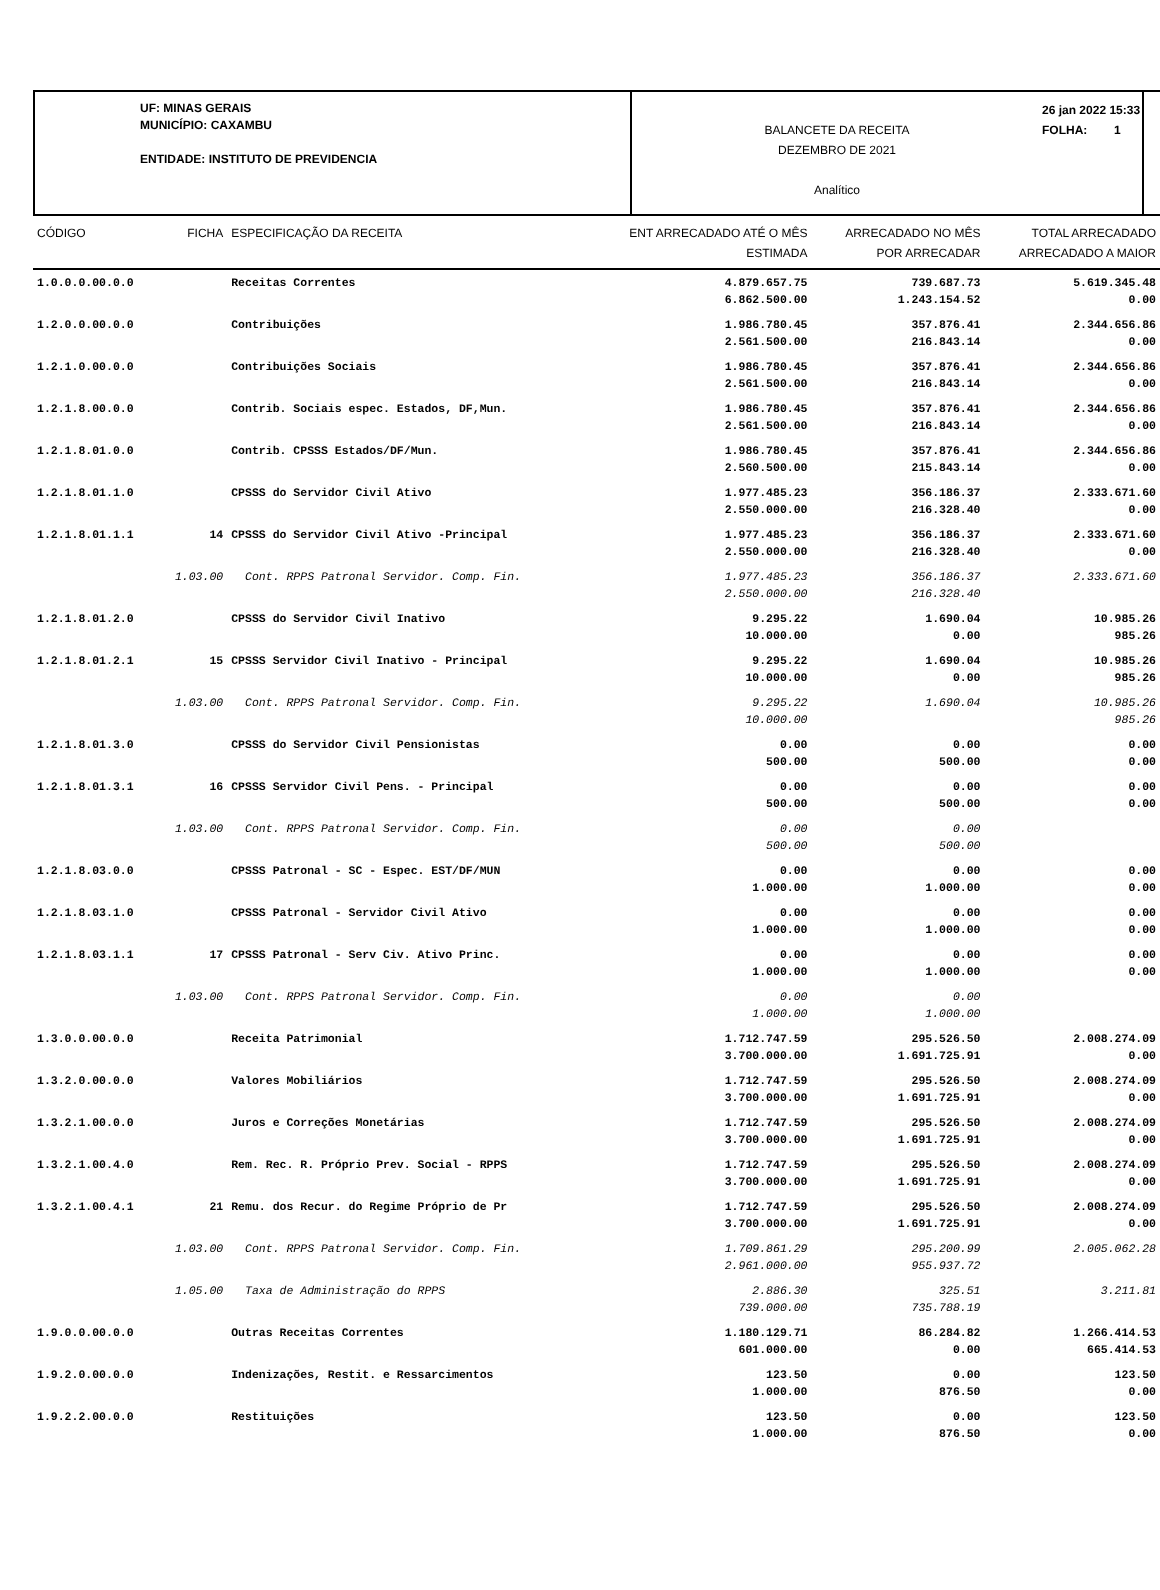UF: MINAS GERAIS
MUNICÍPIO: CAXAMBU
ENTIDADE: INSTITUTO DE PREVIDENCIA
BALANCETE DA RECEITA
DEZEMBRO DE 2021
Analítico
26 jan 2022 15:33
FOLHA: 1
| CÓDIGO | FICHA | ESPECIFICAÇÃO DA RECEITA | ENT ARRECADADO ATÉ O MÊS | ARRECADADO NO MÊS | TOTAL ARRECADADO |
| --- | --- | --- | --- | --- | --- |
| | | | ESTIMADA | POR ARRECADAR | ARRECADADO A MAIOR |
| 1.0.0.0.00.0.0 | | Receitas Correntes | 4.879.657.75 6.862.500.00 | 739.687.73 1.243.154.52 | 5.619.345.48 0.00 |
| 1.2.0.0.00.0.0 | | Contribuições | 1.986.780.45 2.561.500.00 | 357.876.41 216.843.14 | 2.344.656.86 0.00 |
| 1.2.1.0.00.0.0 | | Contribuições Sociais | 1.986.780.45 2.561.500.00 | 357.876.41 216.843.14 | 2.344.656.86 0.00 |
| 1.2.1.8.00.0.0 | | Contrib. Sociais espec. Estados, DF,Mun. | 1.986.780.45 2.561.500.00 | 357.876.41 216.843.14 | 2.344.656.86 0.00 |
| 1.2.1.8.01.0.0 | | Contrib. CPSSS Estados/DF/Mun. | 1.986.780.45 2.560.500.00 | 357.876.41 215.843.14 | 2.344.656.86 0.00 |
| 1.2.1.8.01.1.0 | | CPSSS do Servidor Civil Ativo | 1.977.485.23 2.550.000.00 | 356.186.37 216.328.40 | 2.333.671.60 0.00 |
| 1.2.1.8.01.1.1 | 14 | CPSSS do Servidor Civil Ativo -Principal | 1.977.485.23 2.550.000.00 | 356.186.37 216.328.40 | 2.333.671.60 0.00 |
| | 1.03.00 | Cont. RPPS Patronal Servidor. Comp. Fin. | 1.977.485.23 2.550.000.00 | 356.186.37 216.328.40 | 2.333.671.60 |
| 1.2.1.8.01.2.0 | | CPSSS do Servidor Civil Inativo | 9.295.22 10.000.00 | 1.690.04 0.00 | 10.985.26 985.26 |
| 1.2.1.8.01.2.1 | 15 | CPSSS Servidor Civil Inativo - Principal | 9.295.22 10.000.00 | 1.690.04 0.00 | 10.985.26 985.26 |
| | 1.03.00 | Cont. RPPS Patronal Servidor. Comp. Fin. | 9.295.22 10.000.00 | 1.690.04 | 10.985.26 985.26 |
| 1.2.1.8.01.3.0 | | CPSSS do Servidor Civil Pensionistas | 0.00 500.00 | 0.00 500.00 | 0.00 0.00 |
| 1.2.1.8.01.3.1 | 16 | CPSSS Servidor Civil Pens. - Principal | 0.00 500.00 | 0.00 500.00 | 0.00 0.00 |
| | 1.03.00 | Cont. RPPS Patronal Servidor. Comp. Fin. | 0.00 500.00 | 0.00 500.00 | |
| 1.2.1.8.03.0.0 | | CPSSS Patronal - SC - Espec. EST/DF/MUN | 0.00 1.000.00 | 0.00 1.000.00 | 0.00 0.00 |
| 1.2.1.8.03.1.0 | | CPSSS Patronal - Servidor Civil Ativo | 0.00 1.000.00 | 0.00 1.000.00 | 0.00 0.00 |
| 1.2.1.8.03.1.1 | 17 | CPSSS Patronal - Serv Civ. Ativo Princ. | 0.00 1.000.00 | 0.00 1.000.00 | 0.00 0.00 |
| | 1.03.00 | Cont. RPPS Patronal Servidor. Comp. Fin. | 0.00 1.000.00 | 0.00 1.000.00 | |
| 1.3.0.0.00.0.0 | | Receita Patrimonial | 1.712.747.59 3.700.000.00 | 295.526.50 1.691.725.91 | 2.008.274.09 0.00 |
| 1.3.2.0.00.0.0 | | Valores Mobiliários | 1.712.747.59 3.700.000.00 | 295.526.50 1.691.725.91 | 2.008.274.09 0.00 |
| 1.3.2.1.00.0.0 | | Juros e Correções Monetárias | 1.712.747.59 3.700.000.00 | 295.526.50 1.691.725.91 | 2.008.274.09 0.00 |
| 1.3.2.1.00.4.0 | | Rem. Rec. R. Próprio Prev. Social - RPPS | 1.712.747.59 3.700.000.00 | 295.526.50 1.691.725.91 | 2.008.274.09 0.00 |
| 1.3.2.1.00.4.1 | 21 | Remu. dos Recur. do Regime Próprio de Pr | 1.712.747.59 3.700.000.00 | 295.526.50 1.691.725.91 | 2.008.274.09 0.00 |
| | 1.03.00 | Cont. RPPS Patronal Servidor. Comp. Fin. | 1.709.861.29 2.961.000.00 | 295.200.99 955.937.72 | 2.005.062.28 |
| | 1.05.00 | Taxa de Administração do RPPS | 2.886.30 739.000.00 | 325.51 735.788.19 | 3.211.81 |
| 1.9.0.0.00.0.0 | | Outras Receitas Correntes | 1.180.129.71 601.000.00 | 86.284.82 0.00 | 1.266.414.53 665.414.53 |
| 1.9.2.0.00.0.0 | | Indenizações, Restit. e Ressarcimentos | 123.50 1.000.00 | 0.00 876.50 | 123.50 0.00 |
| 1.9.2.2.00.0.0 | | Restituições | 123.50 1.000.00 | 0.00 876.50 | 123.50 0.00 |